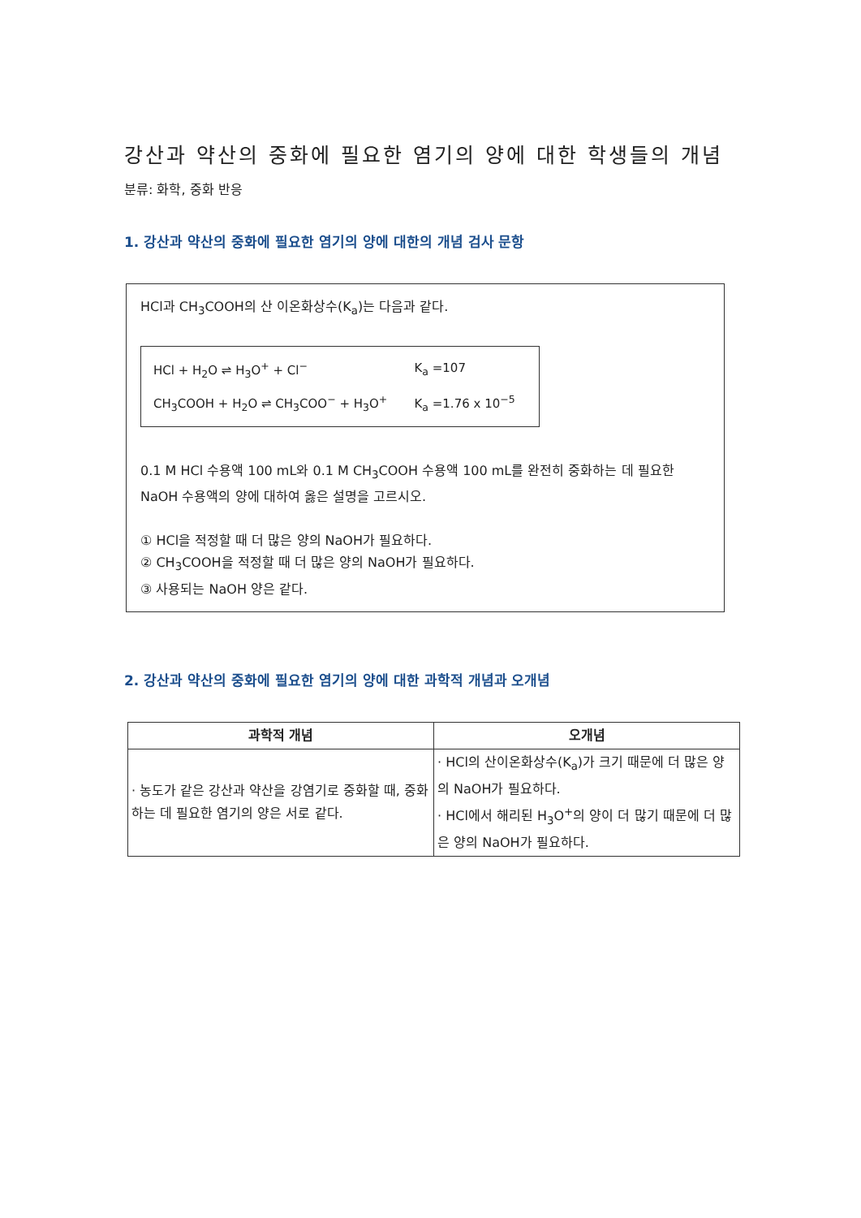강산과 약산의 중화에 필요한 염기의 양에 대한 학생들의 개념
분류: 화학, 중화 반응
1. 강산과 약산의 중화에 필요한 염기의 양에 대한의 개념 검사 문항
HCl과 CH<sub>3</sub>COOH의 산 이온화상수(K<sub>a</sub>)는 다음과 같다.
| HCl + H<sub>2</sub>O ⇌ H<sub>3</sub>O<sup>+</sup> + Cl<sup>−</sup> | K<sub>a</sub> =107 |
| CH<sub>3</sub>COOH + H<sub>2</sub>O ⇌ CH<sub>3</sub>COO<sup>−</sup> + H<sub>3</sub>O<sup>+</sup> | K<sub>a</sub> =1.76 x 10<sup>−5</sup> |
0.1 M HCl 수용액 100 mL와 0.1 M CH<sub>3</sub>COOH 수용액 100 mL를 완전히 중화하는 데 필요한 NaOH 수용액의 양에 대하여 옳은 설명을 고르시오.
① HCl을 적정할 때 더 많은 양의 NaOH가 필요하다.
② CH<sub>3</sub>COOH을 적정할 때 더 많은 양의 NaOH가 필요하다.
③ 사용되는 NaOH 양은 같다.
2. 강산과 약산의 중화에 필요한 염기의 양에 대한 과학적 개념과 오개념
| 과학적 개념 | 오개념 |
| --- | --- |
| · 농도가 같은 강산과 약산을 강염기로 중화할 때, 중화하는 데 필요한 염기의 양은 서로 같다. | · HCl의 산이온화상수(K<sub>a</sub>)가 크기 때문에 더 많은 양의 NaOH가 필요하다. · HCl에서 해리된 H<sub>3</sub>O<sup>+</sup>의 양이 더 많기 때문에 더 많은 양의 NaOH가 필요하다. |